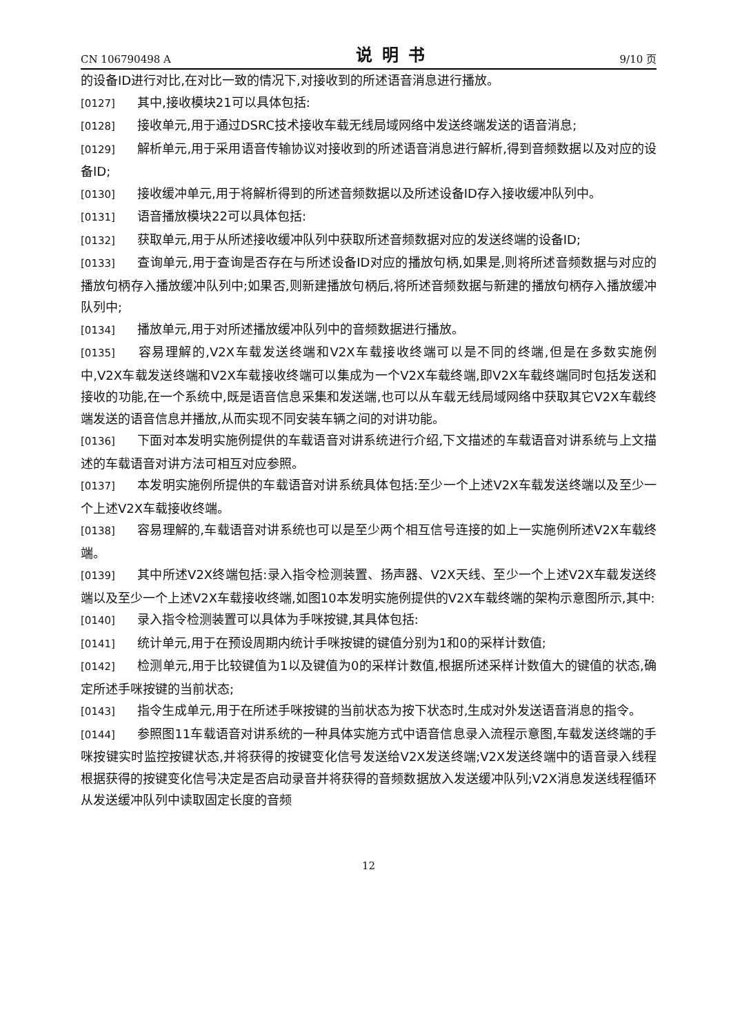CN 106790498 A 说明书 9/10 页
的设备ID进行对比,在对比一致的情况下,对接收到的所述语音消息进行播放。
[0127] 其中,接收模块21可以具体包括:
[0128] 接收单元,用于通过DSRC技术接收车载无线局域网络中发送终端发送的语音消息;
[0129] 解析单元,用于采用语音传输协议对接收到的所述语音消息进行解析,得到音频数据以及对应的设备ID;
[0130] 接收缓冲单元,用于将解析得到的所述音频数据以及所述设备ID存入接收缓冲队列中。
[0131] 语音播放模块22可以具体包括:
[0132] 获取单元,用于从所述接收缓冲队列中获取所述音频数据对应的发送终端的设备ID;
[0133] 查询单元,用于查询是否存在与所述设备ID对应的播放句柄,如果是,则将所述音频数据与对应的播放句柄存入播放缓冲队列中;如果否,则新建播放句柄后,将所述音频数据与新建的播放句柄存入播放缓冲队列中;
[0134] 播放单元,用于对所述播放缓冲队列中的音频数据进行播放。
[0135] 容易理解的,V2X车载发送终端和V2X车载接收终端可以是不同的终端,但是在多数实施例中,V2X车载发送终端和V2X车载接收终端可以集成为一个V2X车载终端,即V2X车载终端同时包括发送和接收的功能,在一个系统中,既是语音信息采集和发送端,也可以从车载无线局域网络中获取其它V2X车载终端发送的语音信息并播放,从而实现不同安装车辆之间的对讲功能。
[0136] 下面对本发明实施例提供的车载语音对讲系统进行介绍,下文描述的车载语音对讲系统与上文描述的车载语音对讲方法可相互对应参照。
[0137] 本发明实施例所提供的车载语音对讲系统具体包括:至少一个上述V2X车载发送终端以及至少一个上述V2X车载接收终端。
[0138] 容易理解的,车载语音对讲系统也可以是至少两个相互信号连接的如上一实施例所述V2X车载终端。
[0139] 其中所述V2X终端包括:录入指令检测装置、扬声器、V2X天线、至少一个上述V2X车载发送终端以及至少一个上述V2X车载接收终端,如图10本发明实施例提供的V2X车载终端的架构示意图所示,其中:
[0140] 录入指令检测装置可以具体为手咪按键,其具体包括:
[0141] 统计单元,用于在预设周期内统计手咪按键的键值分别为1和0的采样计数值;
[0142] 检测单元,用于比较键值为1以及键值为0的采样计数值,根据所述采样计数值大的键值的状态,确定所述手咪按键的当前状态;
[0143] 指令生成单元,用于在所述手咪按键的当前状态为按下状态时,生成对外发送语音消息的指令。
[0144] 参照图11车载语音对讲系统的一种具体实施方式中语音信息录入流程示意图,车载发送终端的手咪按键实时监控按键状态,并将获得的按键变化信号发送给V2X发送终端;V2X发送终端中的语音录入线程根据获得的按键变化信号决定是否启动录音并将获得的音频数据放入发送缓冲队列;V2X消息发送线程循环从发送缓冲队列中读取固定长度的音频
12